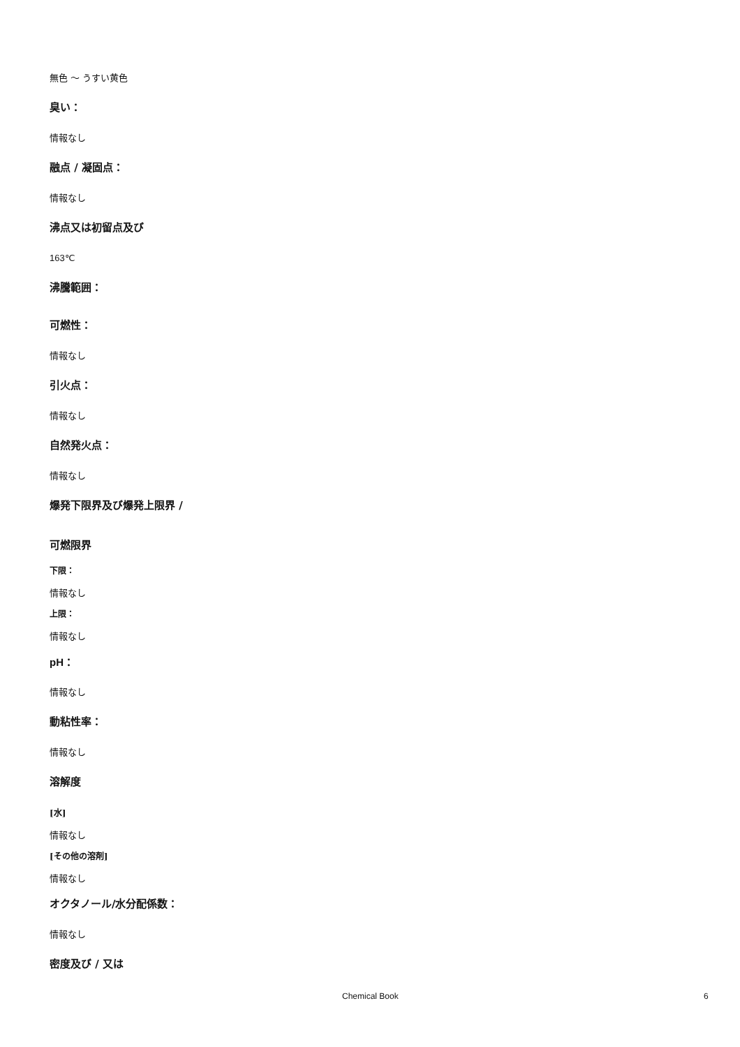無色 ～ うすい黄色
臭い：
情報なし
融点 / 凝固点：
情報なし
沸点又は初留点及び
163℃
沸騰範囲：
可燃性：
情報なし
引火点：
情報なし
自然発火点：
情報なし
爆発下限界及び爆発上限界 /
可燃限界
下限：
情報なし
上限：
情報なし
pH：
情報なし
動粘性率：
情報なし
溶解度
[水]
情報なし
[その他の溶剤]
情報なし
オクタノール/水分配係数：
情報なし
密度及び / 又は
Chemical Book 6